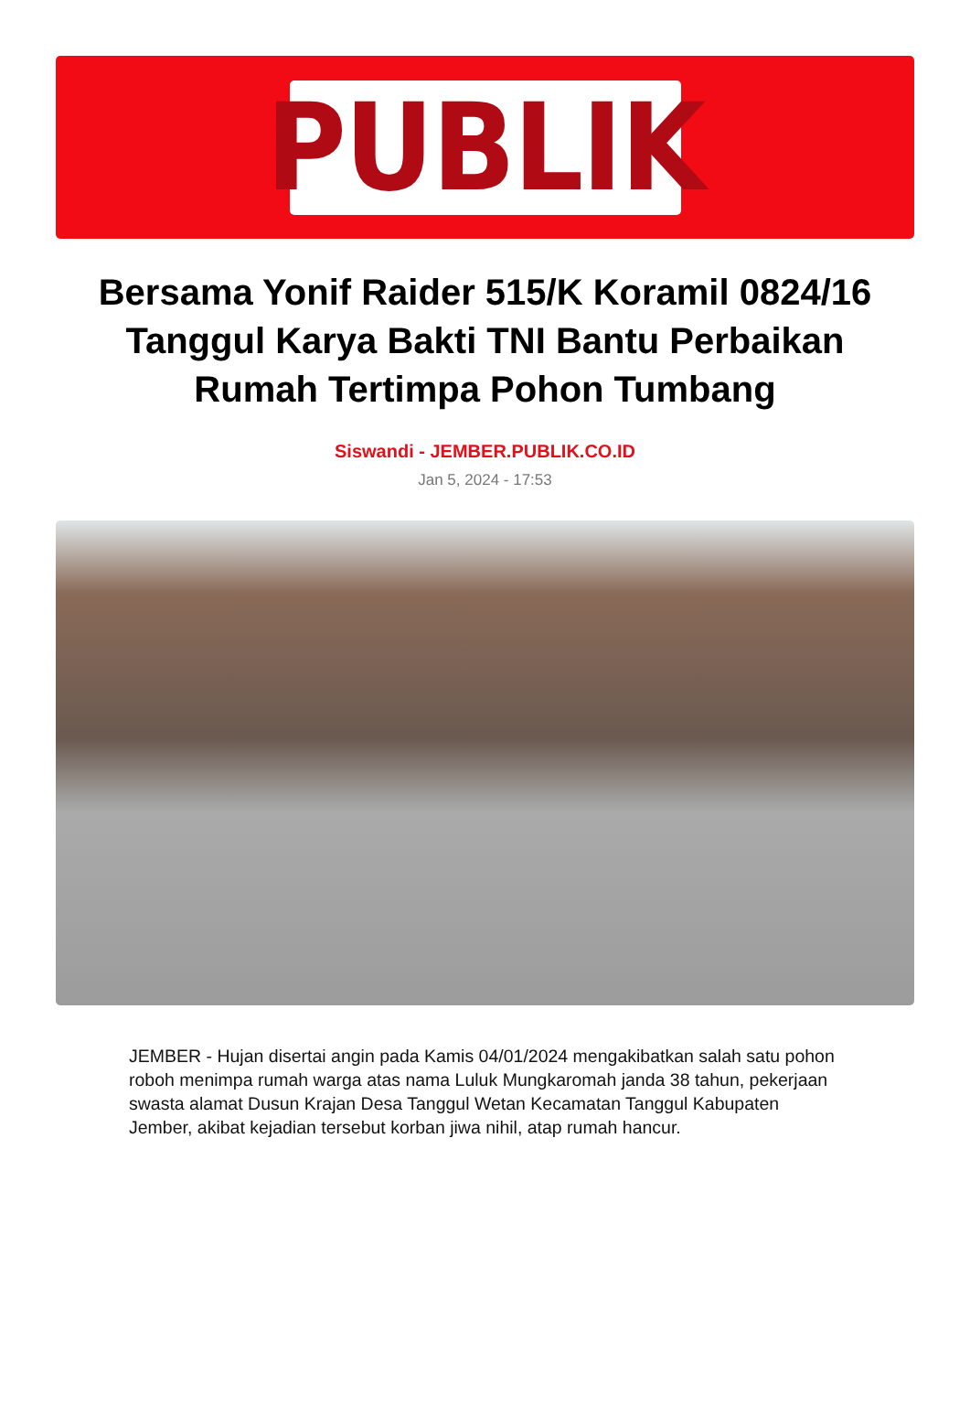PUBLIK
Bersama Yonif Raider 515/K Koramil 0824/16 Tanggul Karya Bakti TNI Bantu Perbaikan Rumah Tertimpa Pohon Tumbang
Siswandi - JEMBER.PUBLIK.CO.ID
Jan 5, 2024 - 17:53
JEMBER - Hujan disertai angin pada Kamis 04/01/2024 mengakibatkan salah satu pohon roboh menimpa rumah warga atas nama Luluk Mungkaromah janda 38 tahun, pekerjaan swasta alamat Dusun Krajan Desa Tanggul Wetan Kecamatan Tanggul Kabupaten Jember, akibat kejadian tersebut korban jiwa nihil, atap rumah hancur.